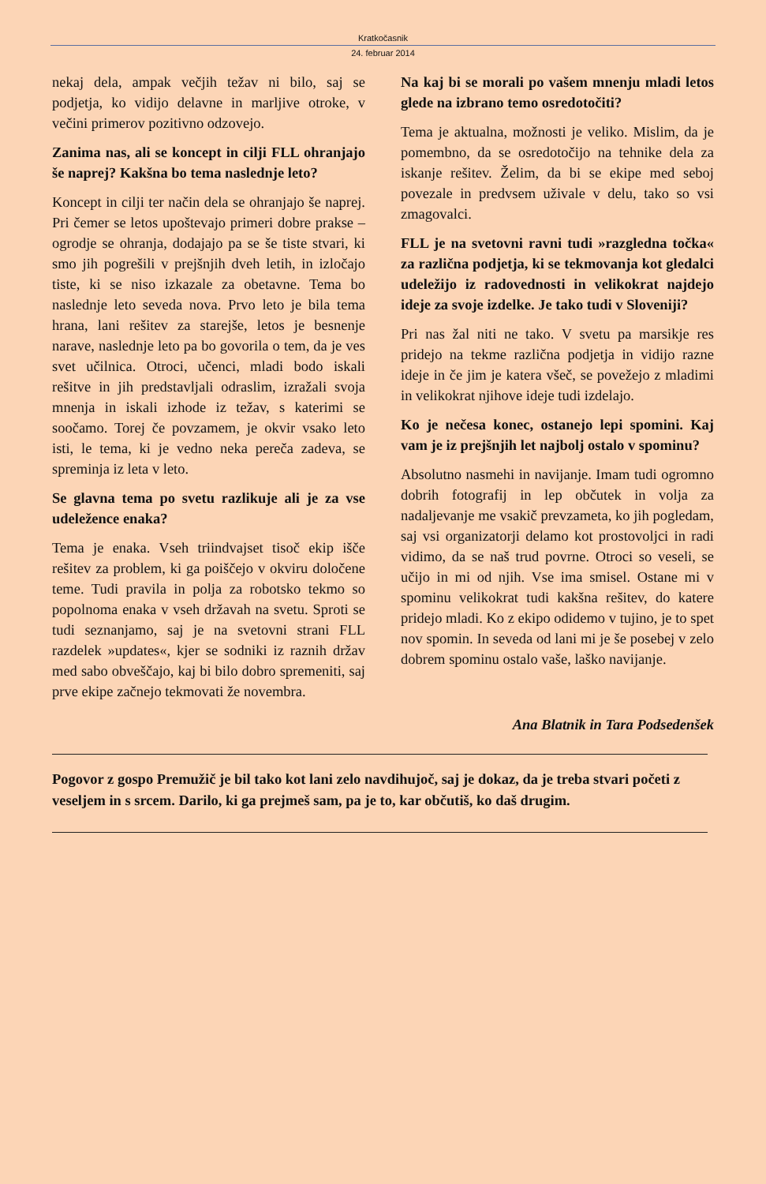Kratkočasnik
24. februar 2014
nekaj dela, ampak večjih težav ni bilo, saj se podjetja, ko vidijo delavne in marljive otroke, v večini primerov pozitivno odzovejo.
Zanima nas, ali se koncept in cilji FLL ohranjajo še naprej? Kakšna bo tema naslednje leto?
Koncept in cilji ter način dela se ohranjajo še naprej. Pri čemer se letos upoštevajo primeri dobre prakse – ogrodje se ohranja, dodajajo pa se še tiste stvari, ki smo jih pogrešili v prejšnjih dveh letih, in izločajo tiste, ki se niso izkazale za obetavne. Tema bo naslednje leto seveda nova. Prvo leto je bila tema hrana, lani rešitev za starejše, letos je besnenje narave, naslednje leto pa bo govorila o tem, da je ves svet učilnica. Otroci, učenci, mladi bodo iskali rešitve in jih predstavljali odraslim, izražali svoja mnenja in iskali izhode iz težav, s katerimi se soočamo. Torej če povzamem, je okvir vsako leto isti, le tema, ki je vedno neka pereča zadeva, se spreminja iz leta v leto.
Se glavna tema po svetu razlikuje ali je za vse udeležence enaka?
Tema je enaka. Vseh triindvajset tisoč ekip išče rešitev za problem, ki ga poiščejo v okviru določene teme. Tudi pravila in polja za robotsko tekmo so popolnoma enaka v vseh državah na svetu. Sproti se tudi seznanjamo, saj je na svetovni strani FLL razdelek »updates«, kjer se sodniki iz raznih držav med sabo obveščajo, kaj bi bilo dobro spremeniti, saj prve ekipe začnejo tekmovati že novembra.
Na kaj bi se morali po vašem mnenju mladi letos glede na izbrano temo osredotočiti?
Tema je aktualna, možnosti je veliko. Mislim, da je pomembno, da se osredotočijo na tehnike dela za iskanje rešitev. Želim, da bi se ekipe med seboj povezale in predvsem uživale v delu, tako so vsi zmagovalci.
FLL je na svetovni ravni tudi »razgledna točka« za različna podjetja, ki se tekmovanja kot gledalci udeležijo iz radovednosti in velikokrat najdejo ideje za svoje izdelke. Je tako tudi v Sloveniji?
Pri nas žal niti ne tako. V svetu pa marsikje res pridejo na tekme različna podjetja in vidijo razne ideje in če jim je katera všeč, se povežejo z mladimi in velikokrat njihove ideje tudi izdelajo.
Ko je nečesa konec, ostanejo lepi spomini. Kaj vam je iz prejšnjih let najbolj ostalo v spominu?
Absolutno nasmehi in navijanje. Imam tudi ogromno dobrih fotografij in lep občutek in volja za nadaljevanje me vsakič prevzameta, ko jih pogledam, saj vsi organizatorji delamo kot prostovoljci in radi vidimo, da se naš trud povrne. Otroci so veseli, se učijo in mi od njih. Vse ima smisel. Ostane mi v spominu velikokrat tudi kakšna rešitev, do katere pridejo mladi. Ko z ekipo odidemo v tujino, je to spet nov spomin. In seveda od lani mi je še posebej v zelo dobrem spominu ostalo vaše, laško navijanje.
Ana Blatnik in Tara Podsedenšek
Pogovor z gospo Premužič je bil tako kot lani zelo navdihujoč, saj je dokaz, da je treba stvari početi z veseljem in s srcem. Darilo, ki ga prejmeš sam, pa je to, kar občutiš, ko daš drugim.